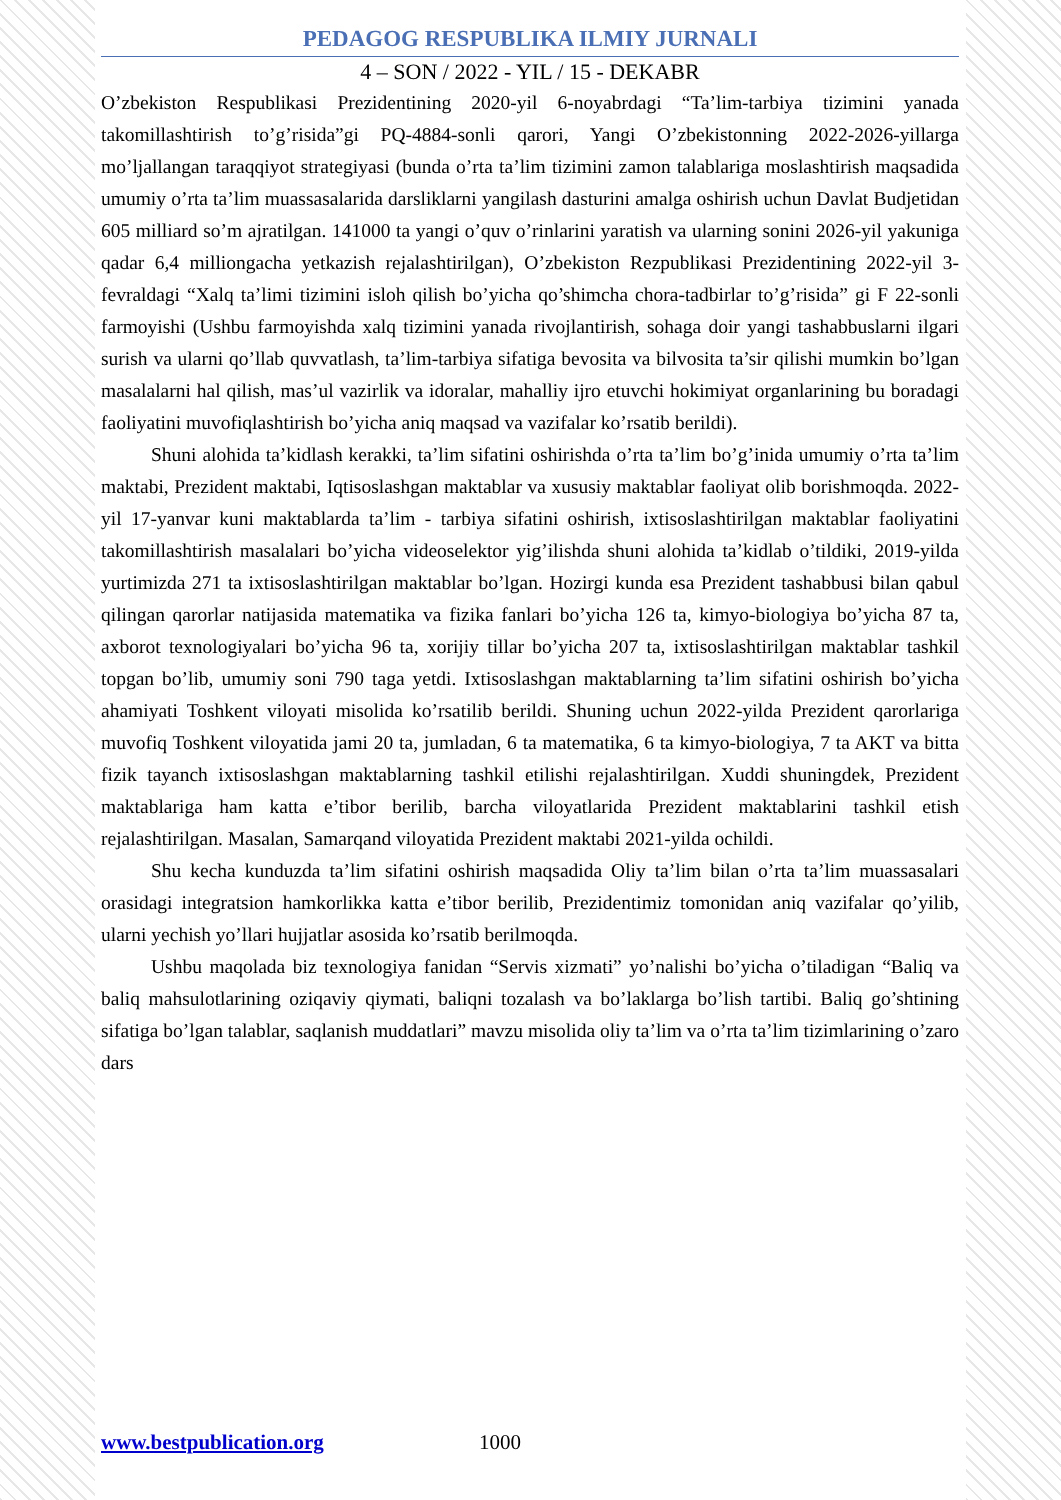PEDAGOG RESPUBLIKA ILMIY JURNALI
4 – SON / 2022 - YIL / 15 - DEKABR
O’zbekiston Respublikasi Prezidentining 2020-yil 6-noyabrdagi “Ta’lim-tarbiya tizimini yanada takomillashtirish to’g’risida”gi PQ-4884-sonli qarori, Yangi O’zbekistonning 2022-2026-yillarga mo’ljallangan taraqqiyot strategiyasi (bunda o’rta ta’lim tizimini zamon talablariga moslashtirish maqsadida umumiy o’rta ta’lim muassasalarida darsliklarni yangilash dasturini amalga oshirish uchun Davlat Budjetidan 605 milliard so’m ajratilgan. 141000 ta yangi o’quv o’rinlarini yaratish va ularning sonini 2026-yil yakuniga qadar 6,4 milliongacha yetkazish rejalashtirilgan), O’zbekiston Rezpublikasi Prezidentining 2022-yil 3-fevraldagi “Xalq ta’limi tizimini isloh qilish bo’yicha qo’shimcha chora-tadbirlar to’g’risida” gi F 22-sonli farmoyishi (Ushbu farmoyishda xalq tizimini yanada rivojlantirish, sohaga doir yangi tashabbuslarni ilgari surish va ularni qo’llab quvvatlash, ta’lim-tarbiya sifatiga bevosita va bilvosita ta’sir qilishi mumkin bo’lgan masalalarni hal qilish, mas’ul vazirlik va idoralar, mahalliy ijro etuvchi hokimiyat organlarining bu boradagi faoliyatini muvofiqlashtirish bo’yicha aniq maqsad va vazifalar ko’rsatib berildi).
Shuni alohida ta’kidlash kerakki, ta’lim sifatini oshirishda o’rta ta’lim bo’g’inida umumiy o’rta ta’lim maktabi, Prezident maktabi, Iqtisoslashgan maktablar va xususiy maktablar faoliyat olib borishmoqda. 2022-yil 17-yanvar kuni maktablarda ta’lim - tarbiya sifatini oshirish, ixtisoslashtirilgan maktablar faoliyatini takomillashtirish masalalari bo’yicha videoselektor yig’ilishda shuni alohida ta’kidlab o’tildiki, 2019-yilda yurtimizda 271 ta ixtisoslashtirilgan maktablar bo’lgan. Hozirgi kunda esa Prezident tashabbusi bilan qabul qilingan qarorlar natijasida matematika va fizika fanlari bo’yicha 126 ta, kimyo-biologiya bo’yicha 87 ta, axborot texnologiyalari bo’yicha 96 ta, xorijiy tillar bo’yicha 207 ta, ixtisoslashtirilgan maktablar tashkil topgan bo’lib, umumiy soni 790 taga yetdi. Ixtisoslashgan maktablarning ta’lim sifatini oshirish bo’yicha ahamiyati Toshkent viloyati misolida ko’rsatilib berildi. Shuning uchun 2022-yilda Prezident qarorlariga muvofiq Toshkent viloyatida jami 20 ta, jumladan, 6 ta matematika, 6 ta kimyo-biologiya, 7 ta AKT va bitta fizik tayanch ixtisoslashgan maktablarning tashkil etilishi rejalashtirilgan. Xuddi shuningdek, Prezident maktablariga ham katta e’tibor berilib, barcha viloyatlarida Prezident maktablarini tashkil etish rejalashtirilgan. Masalan, Samarqand viloyatida Prezident maktabi 2021-yilda ochildi.
Shu kecha kunduzda ta’lim sifatini oshirish maqsadida Oliy ta’lim bilan o’rta ta’lim muassasalari orasidagi integratsion hamkorlikka katta e’tibor berilib, Prezidentimiz tomonidan aniq vazifalar qo’yilib, ularni yechish yo’llari hujjatlar asosida ko’rsatib berilmoqda.
Ushbu maqolada biz texnologiya fanidan “Servis xizmati” yo’nalishi bo’yicha o’tiladigan “Baliq va baliq mahsulotlarining oziqaviy qiymati, baliqni tozalash va bo’laklarga bo’lish tartibi. Baliq go’shtining sifatiga bo’lgan talablar, saqlanish muddatlari” mavzu misolida oliy ta’lim va o’rta ta’lim tizimlarining o’zaro dars
www.bestpublication.org 1000